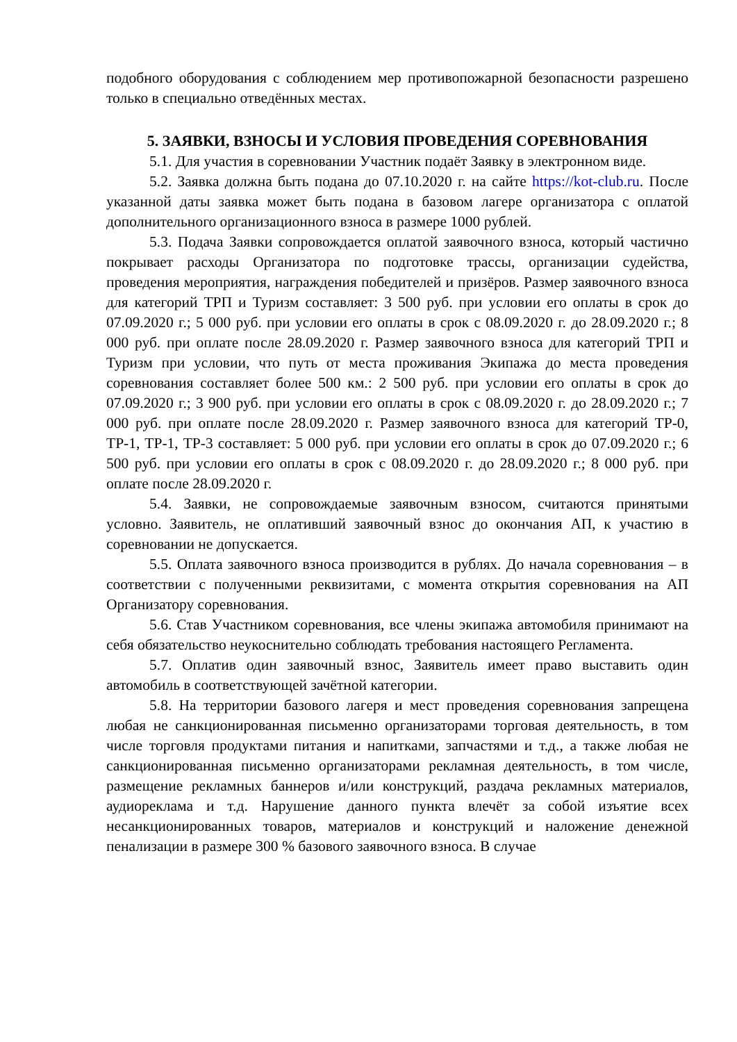подобного оборудования с соблюдением мер противопожарной безопасности разрешено только в специально отведённых местах.
5. ЗАЯВКИ, ВЗНОСЫ И УСЛОВИЯ ПРОВЕДЕНИЯ СОРЕВНОВАНИЯ
5.1. Для участия в соревновании Участник подаёт Заявку в электронном виде.
5.2. Заявка должна быть подана до 07.10.2020 г. на сайте https://kot-club.ru. После указанной даты заявка может быть подана в базовом лагере организатора с оплатой дополнительного организационного взноса в размере 1000 рублей.
5.3. Подача Заявки сопровождается оплатой заявочного взноса, который частично покрывает расходы Организатора по подготовке трассы, организации судейства, проведения мероприятия, награждения победителей и призёров. Размер заявочного взноса для категорий ТРП и Туризм составляет: 3 500 руб. при условии его оплаты в срок до 07.09.2020 г.; 5 000 руб. при условии его оплаты в срок с 08.09.2020 г. до 28.09.2020 г.; 8 000 руб. при оплате после 28.09.2020 г. Размер заявочного взноса для категорий ТРП и Туризм при условии, что путь от места проживания Экипажа до места проведения соревнования составляет более 500 км.: 2 500 руб. при условии его оплаты в срок до 07.09.2020 г.; 3 900 руб. при условии его оплаты в срок с 08.09.2020 г. до 28.09.2020 г.; 7 000 руб. при оплате после 28.09.2020 г. Размер заявочного взноса для категорий ТР-0, ТР-1, ТР-1, ТР-3 составляет: 5 000 руб. при условии его оплаты в срок до 07.09.2020 г.; 6 500 руб. при условии его оплаты в срок с 08.09.2020 г. до 28.09.2020 г.; 8 000 руб. при оплате после 28.09.2020 г.
5.4. Заявки, не сопровождаемые заявочным взносом, считаются принятыми условно. Заявитель, не оплативший заявочный взнос до окончания АП, к участию в соревновании не допускается.
5.5. Оплата заявочного взноса производится в рублях. До начала соревнования – в соответствии с полученными реквизитами, с момента открытия соревнования на АП Организатору соревнования.
5.6. Став Участником соревнования, все члены экипажа автомобиля принимают на себя обязательство неукоснительно соблюдать требования настоящего Регламента.
5.7. Оплатив один заявочный взнос, Заявитель имеет право выставить один автомобиль в соответствующей зачётной категории.
5.8. На территории базового лагеря и мест проведения соревнования запрещена любая не санкционированная письменно организаторами торговая деятельность, в том числе торговля продуктами питания и напитками, запчастями и т.д., а также любая не санкционированная письменно организаторами рекламная деятельность, в том числе, размещение рекламных баннеров и/или конструкций, раздача рекламных материалов, аудиореклама и т.д. Нарушение данного пункта влечёт за собой изъятие всех несанкционированных товаров, материалов и конструкций и наложение денежной пенализации в размере 300 % базового заявочного взноса. В случае